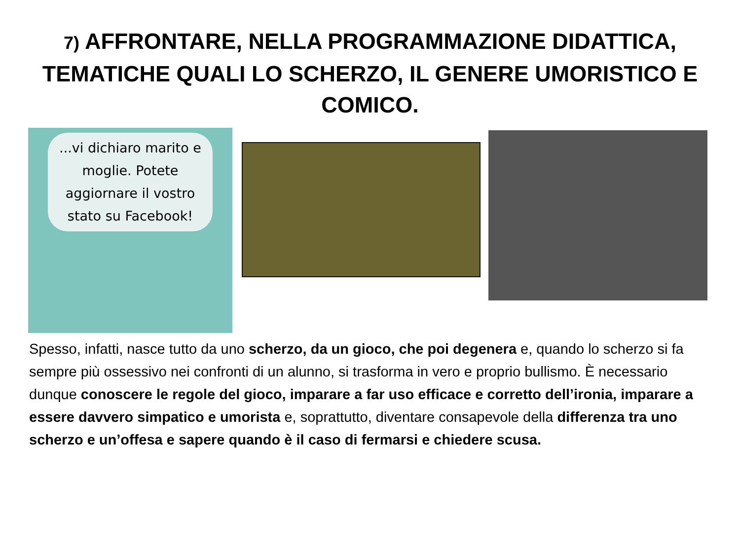7) AFFRONTARE, NELLA PROGRAMMAZIONE DIDATTICA, TEMATICHE QUALI LO SCHERZO, IL GENERE UMORISTICO E COMICO.
...vi dichiaro marito e moglie. Potete aggiornare il vostro stato su Facebook!
Spesso, infatti, nasce tutto da uno scherzo, da un gioco, che poi degenera e, quando lo scherzo si fa sempre più ossessivo nei confronti di un alunno, si trasforma in vero e proprio bullismo. È necessario dunque conoscere le regole del gioco, imparare a far uso efficace e corretto dell’ironia, imparare a essere davvero simpatico e umorista e, soprattutto, diventare consapevole della differenza tra uno scherzo e un’offesa e sapere quando è il caso di fermarsi e chiedere scusa.